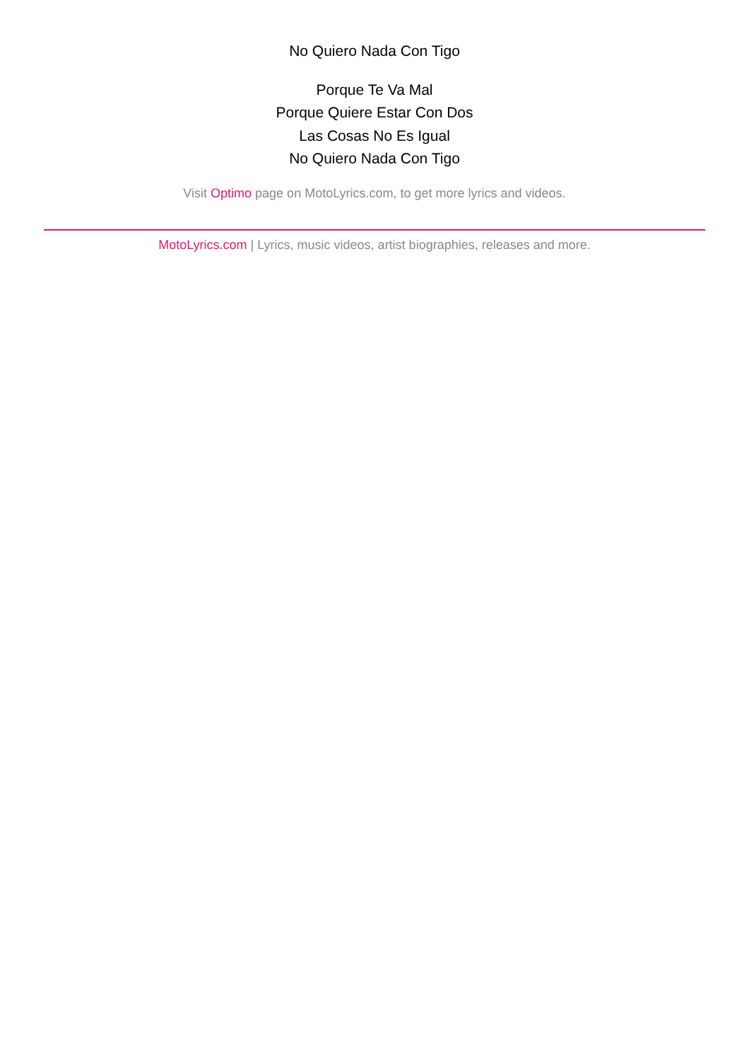No Quiero Nada Con Tigo
Porque Te Va Mal
Porque Quiere Estar Con Dos
Las Cosas No Es Igual
No Quiero Nada Con Tigo
Visit Optimo page on MotoLyrics.com, to get more lyrics and videos.
MotoLyrics.com | Lyrics, music videos, artist biographies, releases and more.